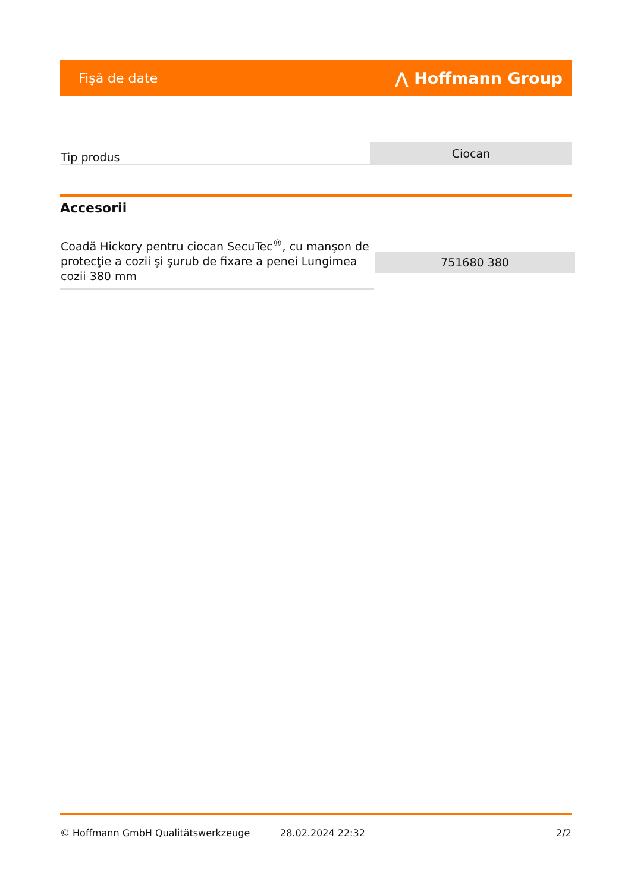Fişă de date ⋀ Hoffmann Group
| Tip produs | Ciocan |
Accesorii
| Coadă Hickory pentru ciocan SecuTec<sup>®</sup>, cu manşon de protecţie a cozii şi şurub de fixare a penei Lungimea cozii 380 mm | 751680 380 |
© Hoffmann GmbH Qualitätswerkzeuge 28.02.2024 22:32 2/2